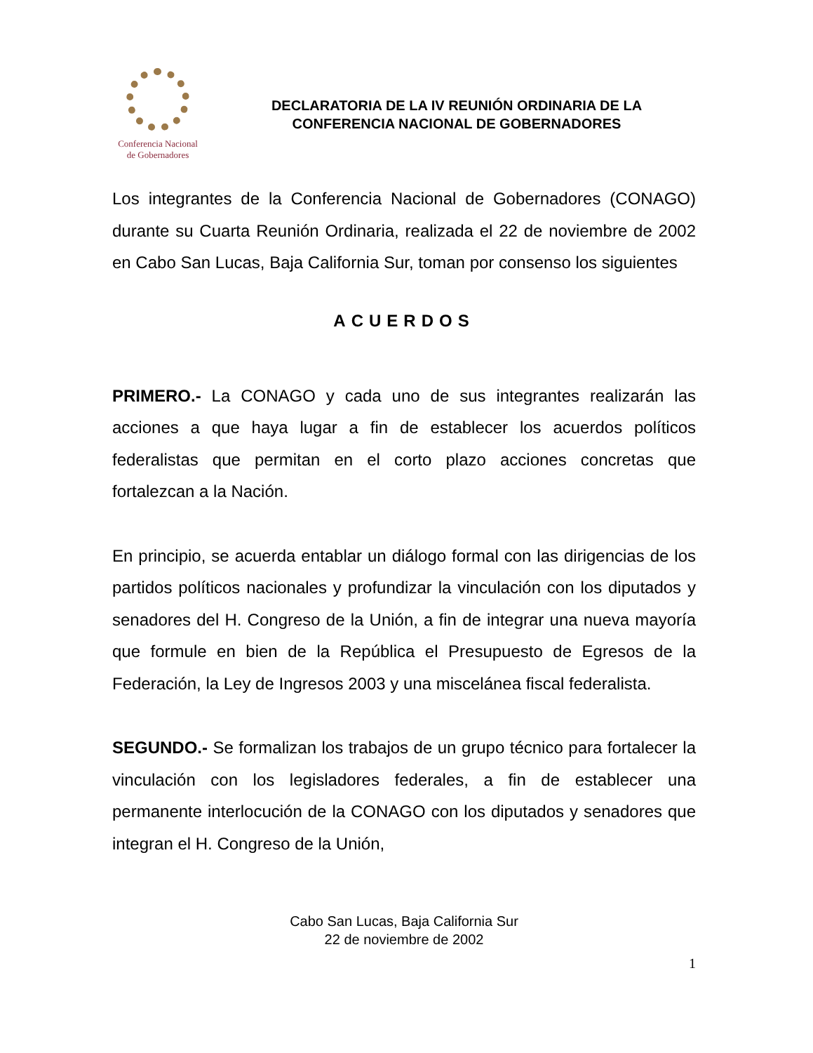Conferencia Nacional
de Gobernadores
DECLARATORIA DE LA IV REUNIÓN ORDINARIA DE LA
CONFERENCIA NACIONAL DE GOBERNADORES
Los integrantes de la Conferencia Nacional de Gobernadores (CONAGO) durante su Cuarta Reunión Ordinaria, realizada el 22 de noviembre de 2002 en Cabo San Lucas, Baja California Sur, toman por consenso los siguientes
ACUERDOS
PRIMERO.- La CONAGO y cada uno de sus integrantes realizarán las acciones a que haya lugar a fin de establecer los acuerdos políticos federalistas que permitan en el corto plazo acciones concretas que fortalezcan a la Nación.
En principio, se acuerda entablar un diálogo formal con las dirigencias de los partidos políticos nacionales y profundizar la vinculación con los diputados y senadores del H. Congreso de la Unión, a fin de integrar una nueva mayoría que formule en bien de la República el Presupuesto de Egresos de la Federación, la Ley de Ingresos 2003 y una miscelánea fiscal federalista.
SEGUNDO.- Se formalizan los trabajos de un grupo técnico para fortalecer la vinculación con los legisladores federales, a fin de establecer una permanente interlocución de la CONAGO con los diputados y senadores que integran el H. Congreso de la Unión,
Cabo San Lucas, Baja California Sur
22 de noviembre de 2002
1